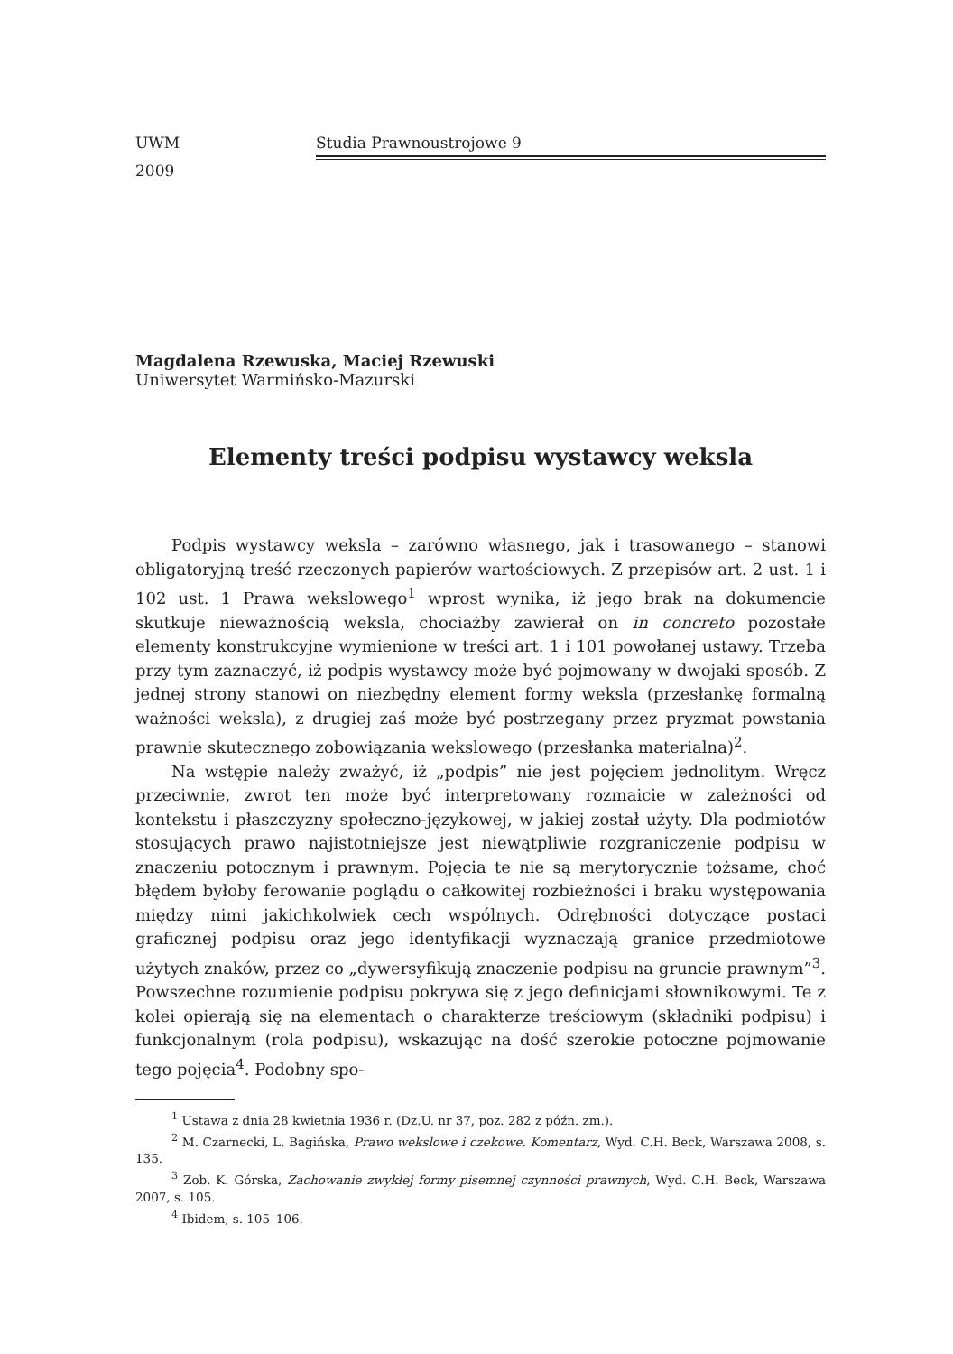UWM Studia Prawnoustrojowe 9
2009
Magdalena Rzewuska, Maciej Rzewuski
Uniwersytet Warmińsko-Mazurski
Elementy treści podpisu wystawcy weksla
Podpis wystawcy weksla – zarówno własnego, jak i trasowanego – stanowi obligatoryjną treść rzeczonych papierów wartościowych. Z przepisów art. 2 ust. 1 i 102 ust. 1 Prawa wekslowego<sup>1</sup> wprost wynika, iż jego brak na dokumencie skutkuje nieważnością weksla, chociażby zawierał on in concreto pozostałe elementy konstrukcyjne wymienione w treści art. 1 i 101 powołanej ustawy. Trzeba przy tym zaznaczyć, iż podpis wystawcy może być pojmowany w dwojaki sposób. Z jednej strony stanowi on niezbędny element formy weksla (przesłankę formalną ważności weksla), z drugiej zaś może być postrzegany przez pryzmat powstania prawnie skutecznego zobowiązania wekslowego (przesłanka materialna)<sup>2</sup>.
Na wstępie należy zważyć, iż „podpis” nie jest pojęciem jednolitym. Wręcz przeciwnie, zwrot ten może być interpretowany rozmaicie w zależności od kontekstu i płaszczyzny społeczno-językowej, w jakiej został użyty. Dla podmiotów stosujących prawo najistotniejsze jest niewątpliwie rozgraniczenie podpisu w znaczeniu potocznym i prawnym. Pojęcia te nie są merytorycznie tożsame, choć błędem byłoby ferowanie poglądu o całkowitej rozbieżności i braku występowania między nimi jakichkolwiek cech wspólnych. Odrębności dotyczące postaci graficznej podpisu oraz jego identyfikacji wyznaczają granice przedmiotowe użytych znaków, przez co „dywersyfikują znaczenie podpisu na gruncie prawnym”<sup>3</sup>. Powszechne rozumienie podpisu pokrywa się z jego definicjami słownikowymi. Te z kolei opierają się na elementach o charakterze treściowym (składniki podpisu) i funkcjonalnym (rola podpisu), wskazując na dość szerokie potoczne pojmowanie tego pojęcia<sup>4</sup>. Podobny spo-
<sup>1</sup> Ustawa z dnia 28 kwietnia 1936 r. (Dz.U. nr 37, poz. 282 z późn. zm.).
<sup>2</sup> M. Czarnecki, L. Bagińska, Prawo wekslowe i czekowe. Komentarz, Wyd. C.H. Beck, Warszawa 2008, s. 135.
<sup>3</sup> Zob. K. Górska, Zachowanie zwykłej formy pisemnej czynności prawnych, Wyd. C.H. Beck, Warszawa 2007, s. 105.
<sup>4</sup> Ibidem, s. 105–106.